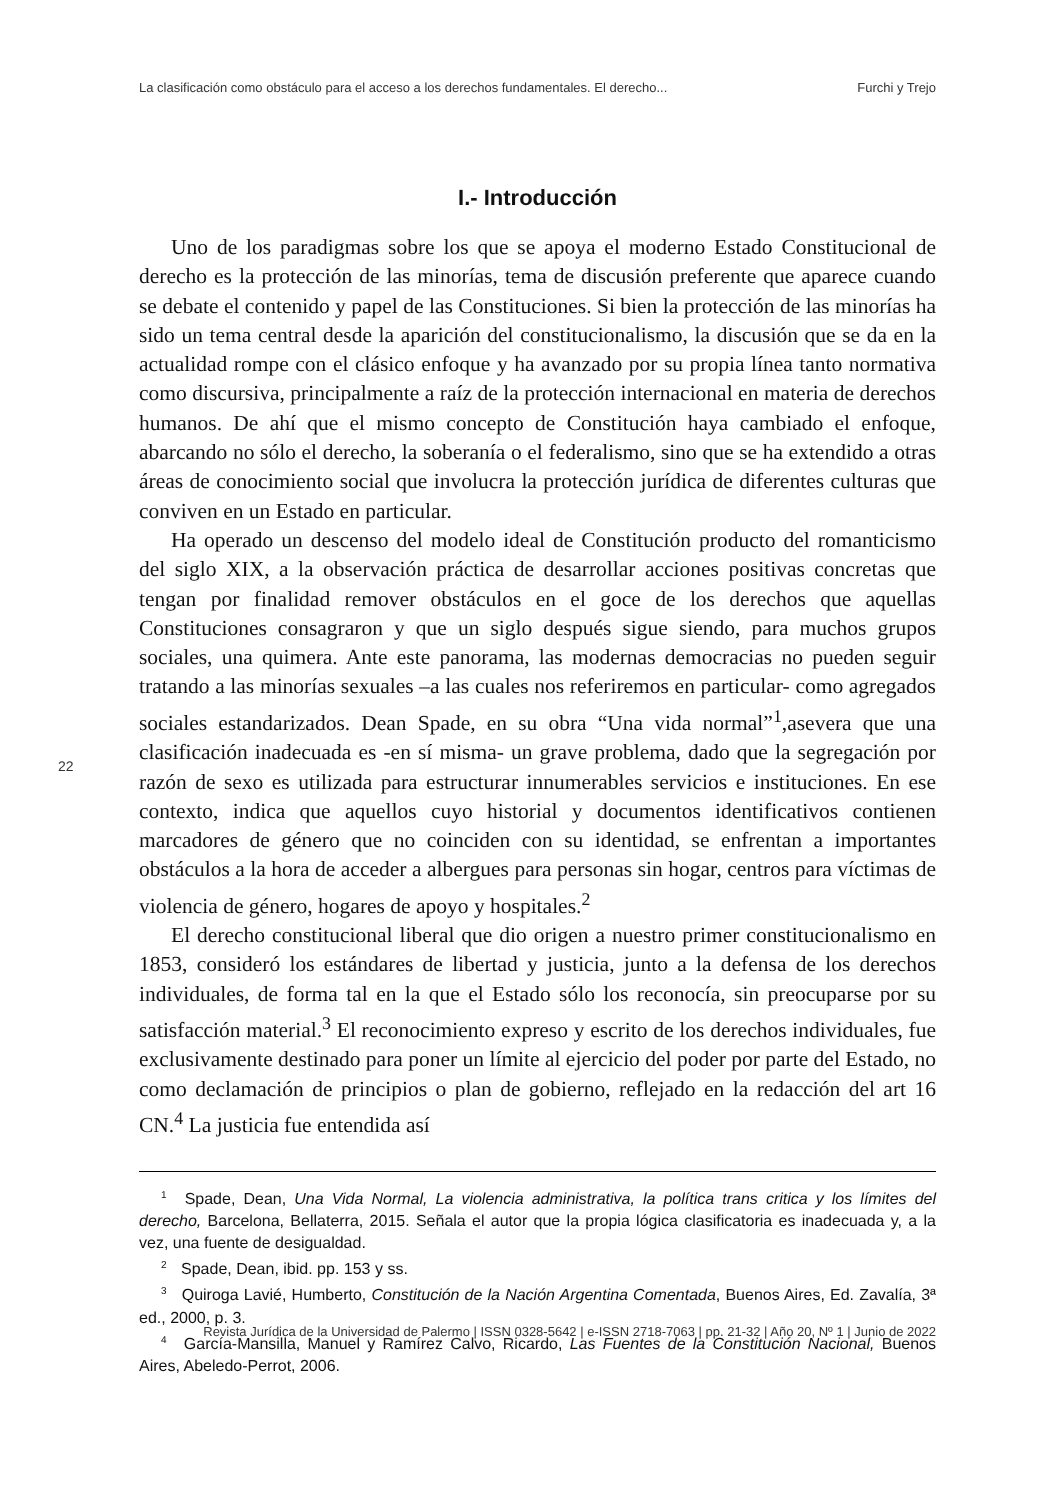La clasificación como obstáculo para el acceso a los derechos fundamentales. El derecho... Furchi y Trejo
I.- Introducción
Uno de los paradigmas sobre los que se apoya el moderno Estado Constitucional de derecho es la protección de las minorías, tema de discusión preferente que aparece cuando se debate el contenido y papel de las Constituciones. Si bien la protección de las minorías ha sido un tema central desde la aparición del constitucionalismo, la discusión que se da en la actualidad rompe con el clásico enfoque y ha avanzado por su propia línea tanto normativa como discursiva, principalmente a raíz de la protección internacional en materia de derechos humanos. De ahí que el mismo concepto de Constitución haya cambiado el enfoque, abarcando no sólo el derecho, la soberanía o el federalismo, sino que se ha extendido a otras áreas de conocimiento social que involucra la protección jurídica de diferentes culturas que conviven en un Estado en particular.
Ha operado un descenso del modelo ideal de Constitución producto del romanticismo del siglo XIX, a la observación práctica de desarrollar acciones positivas concretas que tengan por finalidad remover obstáculos en el goce de los derechos que aquellas Constituciones consagraron y que un siglo después sigue siendo, para muchos grupos sociales, una quimera. Ante este panorama, las modernas democracias no pueden seguir tratando a las minorías sexuales –a las cuales nos referiremos en particular- como agregados sociales estandarizados. Dean Spade, en su obra “Una vida normal”<sup>1</sup>,asevera que una clasificación inadecuada es -en sí misma- un grave problema, dado que la segregación por razón de sexo es utilizada para estructurar innumerables servicios e instituciones. En ese contexto, indica que aquellos cuyo historial y documentos identificativos contienen marcadores de género que no coinciden con su identidad, se enfrentan a importantes obstáculos a la hora de acceder a albergues para personas sin hogar, centros para víctimas de violencia de género, hogares de apoyo y hospitales.<sup>2</sup>
El derecho constitucional liberal que dio origen a nuestro primer constitucionalismo en 1853, consideró los estándares de libertad y justicia, junto a la defensa de los derechos individuales, de forma tal en la que el Estado sólo los reconocía, sin preocuparse por su satisfacción material.<sup>3</sup> El reconocimiento expreso y escrito de los derechos individuales, fue exclusivamente destinado para poner un límite al ejercicio del poder por parte del Estado, no como declamación de principios o plan de gobierno, reflejado en la redacción del art 16 CN.<sup>4</sup> La justicia fue entendida así
22
<sup>1</sup> Spade, Dean, Una Vida Normal, La violencia administrativa, la política trans critica y los límites del derecho, Barcelona, Bellaterra, 2015. Señala el autor que la propia lógica clasificatoria es inadecuada y, a la vez, una fuente de desigualdad.
<sup>2</sup> Spade, Dean, ibid. pp. 153 y ss.
<sup>3</sup> Quiroga Lavié, Humberto, Constitución de la Nación Argentina Comentada, Buenos Aires, Ed. Zavalía, 3ª ed., 2000, p. 3.
<sup>4</sup> García-Mansilla, Manuel y Ramírez Calvo, Ricardo, Las Fuentes de la Constitución Nacional, Buenos Aires, Abeledo-Perrot, 2006.
Revista Jurídica de la Universidad de Palermo | ISSN 0328-5642 | e-ISSN 2718-7063 | pp. 21-32 | Año 20, Nº 1 | Junio de 2022